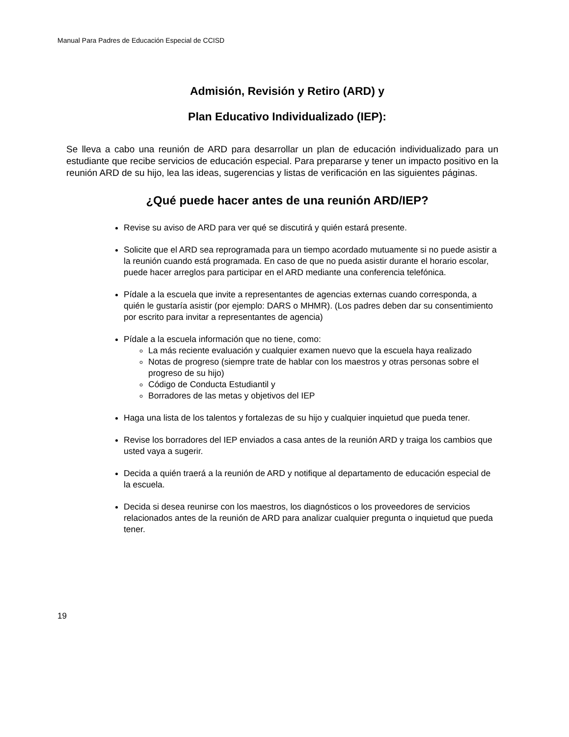Manual Para Padres de Educación Especial de CCISD
Admisión, Revisión y Retiro (ARD) y
Plan Educativo Individualizado (IEP):
Se lleva a cabo una reunión de ARD para desarrollar un plan de educación individualizado para un estudiante que recibe servicios de educación especial. Para prepararse y tener un impacto positivo en la reunión ARD de su hijo, lea las ideas, sugerencias y listas de verificación en las siguientes páginas.
¿Qué puede hacer antes de una reunión ARD/IEP?
Revise su aviso de ARD para ver qué se discutirá y quién estará presente.
Solicite que el ARD sea reprogramada para un tiempo acordado mutuamente si no puede asistir a la reunión cuando está programada. En caso de que no pueda asistir durante el horario escolar, puede hacer arreglos para participar en el ARD mediante una conferencia telefónica.
Pídale a la escuela que invite a representantes de agencias externas cuando corresponda, a quién le gustaría asistir (por ejemplo: DARS o MHMR). (Los padres deben dar su consentimiento por escrito para invitar a representantes de agencia)
Pídale a la escuela información que no tiene, como:
La más reciente evaluación y cualquier examen nuevo que la escuela haya realizado
Notas de progreso (siempre trate de hablar con los maestros y otras personas sobre el progreso de su hijo)
Código de Conducta Estudiantil y
Borradores de las metas y objetivos del IEP
Haga una lista de los talentos y fortalezas de su hijo y cualquier inquietud que pueda tener.
Revise los borradores del IEP enviados a casa antes de la reunión ARD y traiga los cambios que usted vaya a sugerir.
Decida a quién traerá a la reunión de ARD y notifique al departamento de educación especial de la escuela.
Decida si desea reunirse con los maestros, los diagnósticos o los proveedores de servicios relacionados antes de la reunión de ARD para analizar cualquier pregunta o inquietud que pueda tener.
19